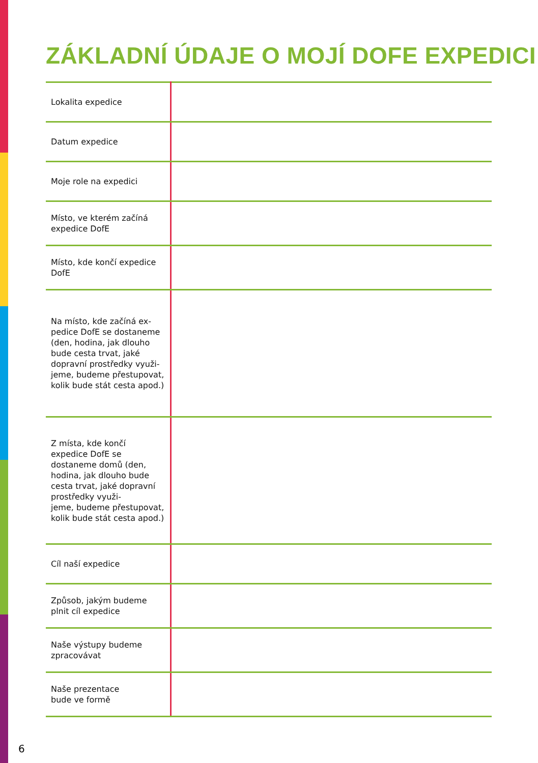ZÁKLADNÍ ÚDAJE O MOJÍ DOFE EXPEDICI
| Lokalita expedice | |
| Datum expedice | |
| Moje role na expedici | |
| Místo, ve kterém začíná expedice DofE | |
| Místo, kde končí expedice DofE | |
| Na místo, kde začíná ex- pedice DofE se dostaneme (den, hodina, jak dlouho bude cesta trvat, jaké dopravní prostředky využi- jeme, budeme přestupovat, kolik bude stát cesta apod.) | |
| Z místa, kde končí expedice DofE se dostaneme domů (den, hodina, jak dlouho bude cesta trvat, jaké dopravní prostředky využi- jeme, budeme přestupovat, kolik bude stát cesta apod.) | |
| Cíl naší expedice | |
| Způsob, jakým budeme plnit cíl expedice | |
| Naše výstupy budeme zpracovávat | |
| Naše prezentace bude ve formě | |
6